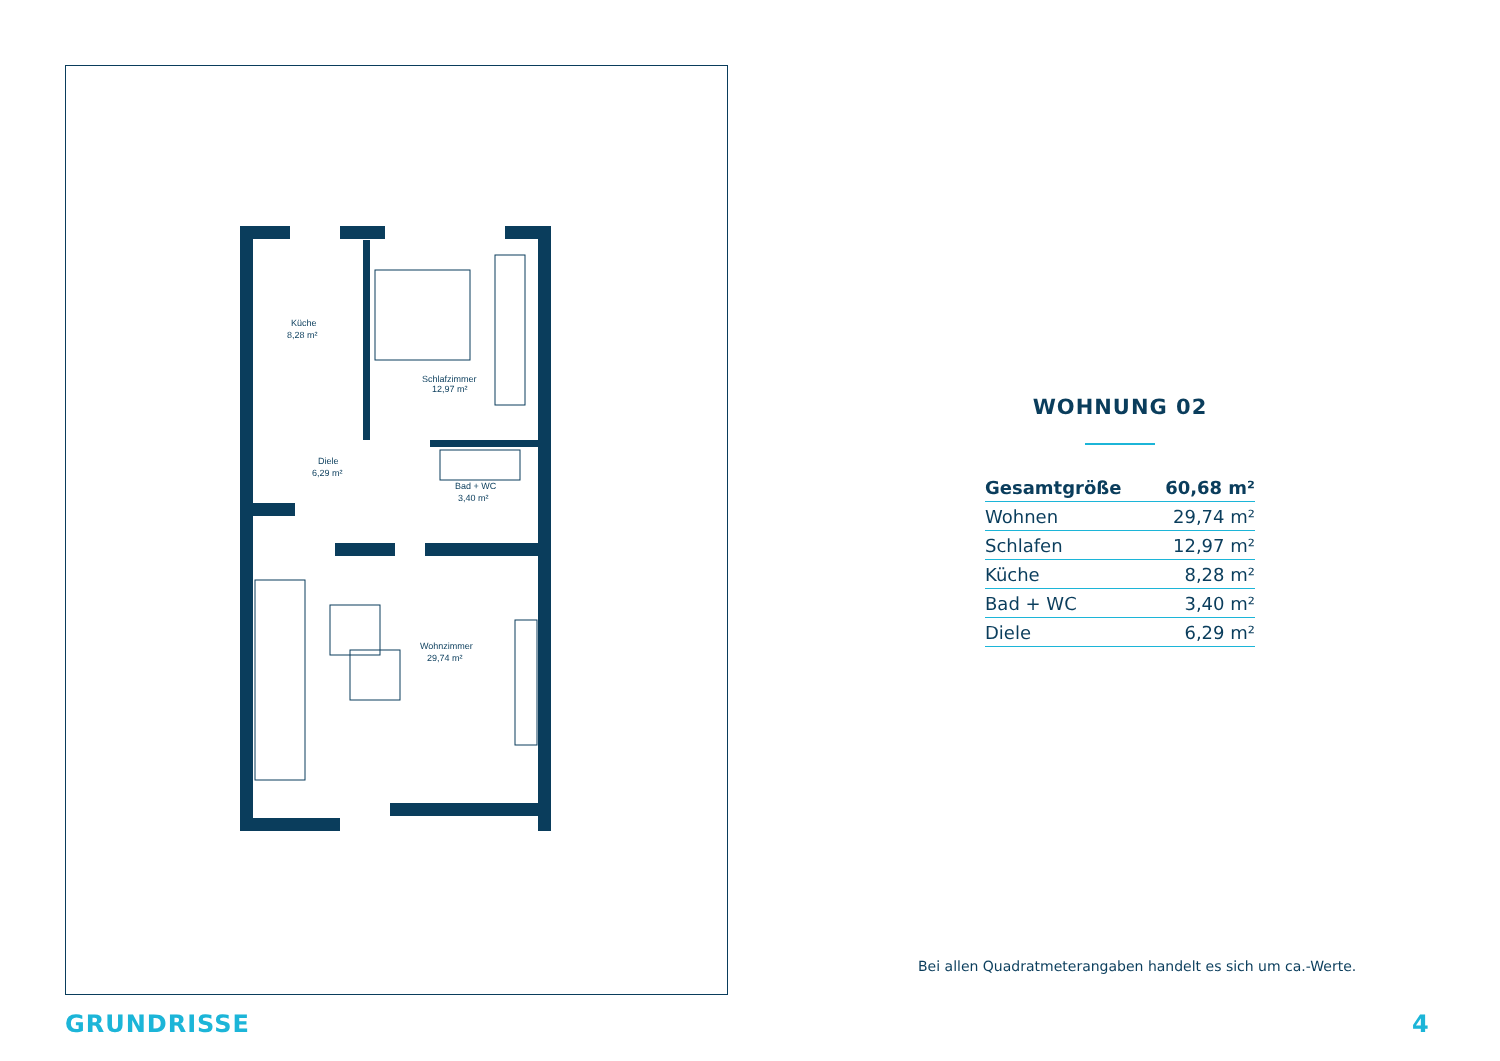Küche
8,28 m²
Schlafzimmer
12,97 m²
Diele
6,29 m²
Bad + WC
3,40 m²
Wohnzimmer
29,74 m²
WOHNUNG 02
| Gesamtgröße | 60,68 m² |
| Wohnen | 29,74 m² |
| Schlafen | 12,97 m² |
| Küche | 8,28 m² |
| Bad + WC | 3,40 m² |
| Diele | 6,29 m² |
Bei allen Quadratmeterangaben handelt es sich um ca.-Werte.
GRUNDRISSE 4